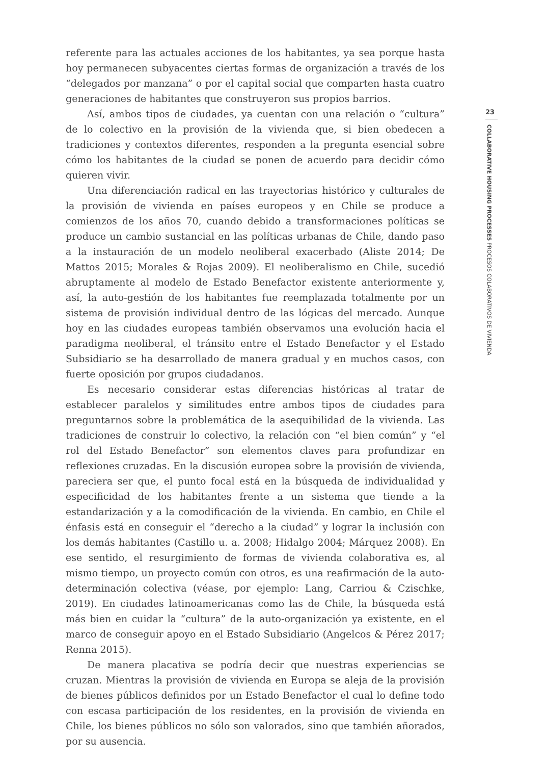referente para las actuales acciones de los habitantes, ya sea porque hasta hoy permanecen subyacentes ciertas formas de organización a través de los “delegados por manzana” o por el capital social que comparten hasta cuatro generaciones de habitantes que construyeron sus propios barrios.
Así, ambos tipos de ciudades, ya cuentan con una relación o “cultura” de lo colectivo en la provisión de la vivienda que, si bien obedecen a tradiciones y contextos diferentes, responden a la pregunta esencial sobre cómo los habit­antes de la ciudad se ponen de acuerdo para decidir cómo quieren vivir.
Una diferenciación radical en las trayectorias histórico y culturales de la provisión de vivienda en países europeos y en Chile se produce a comienzos de los años 70, cuando debido a transformaciones políticas se produce un cambio sustancial en las políticas urbanas de Chile, dando paso a la instauración de un modelo neoliberal exacerbado (Aliste 2014; De Mattos 2015; Morales & Rojas 2009). El neoliberalismo en Chile, sucedió abruptamente al modelo de Estado Benefactor existente anteriormente y, así, la auto-gestión de los habitantes fue reemplazada totalmente por un sistema de provisión individual dentro de las lógicas del mercado. Aunque hoy en las ciudades europeas también obser­vamos una evolución hacia el paradigma neoliberal, el tránsito entre el Estado Benefactor y el Estado Subsidiario se ha desarrollado de manera gradual y en muchos casos, con fuerte oposición por grupos ciudadanos.
Es necesario considerar estas diferencias históricas al tratar de establecer paralelos y similitudes entre ambos tipos de ciudades para preguntarnos so­bre la problemática de la asequibilidad de la vivienda. Las tradiciones de con­struir lo colectivo, la relación con “el bien común” y “el rol del Estado Bene­factor” son elementos claves para profundizar en reflexiones cruzadas. En la discusión europea sobre la provisión de vivienda, pareciera ser que, el punto focal está en la búsqueda de individualidad y especificidad de los habitantes frente a un sistema que tiende a la estandarización y a la comodificación de la vivienda. En cambio, en Chile el énfasis está en conseguir el “derecho a la ciudad” y lograr la inclusión con los demás habitantes (Castillo u. a. 2008; Hidalgo 2004; Márquez 2008). En ese sentido, el resurgimiento de formas de vivienda colaborativa es, al mismo tiempo, un proyecto común con otros, es una reafirmación de la auto-determinación colectiva (véase, por ejemp­lo: Lang, Carriou & Czischke, 2019). En ciudades latinoamericanas como las de Chile, la búsqueda está más bien en cuidar la “cultura” de la auto-organ­ización ya existente, en el marco de conseguir apoyo en el Estado Subsidiario (Angelcos & Pérez 2017; Renna 2015).
De manera placativa se podría decir que nuestras experiencias se cruzan. Mientras la provisión de vivienda en Europa se aleja de la provisión de bienes públicos definidos por un Estado Benefactor el cual lo define todo con escasa participación de los residentes, en la provisión de vivienda en Chile, los bienes públicos no sólo son valorados, sino que también añorados, por su ausencia.
23
COLLABORATIVE HOUSING PROCESSES PROCESOS COLABORATIVOS DE VIVIENDA